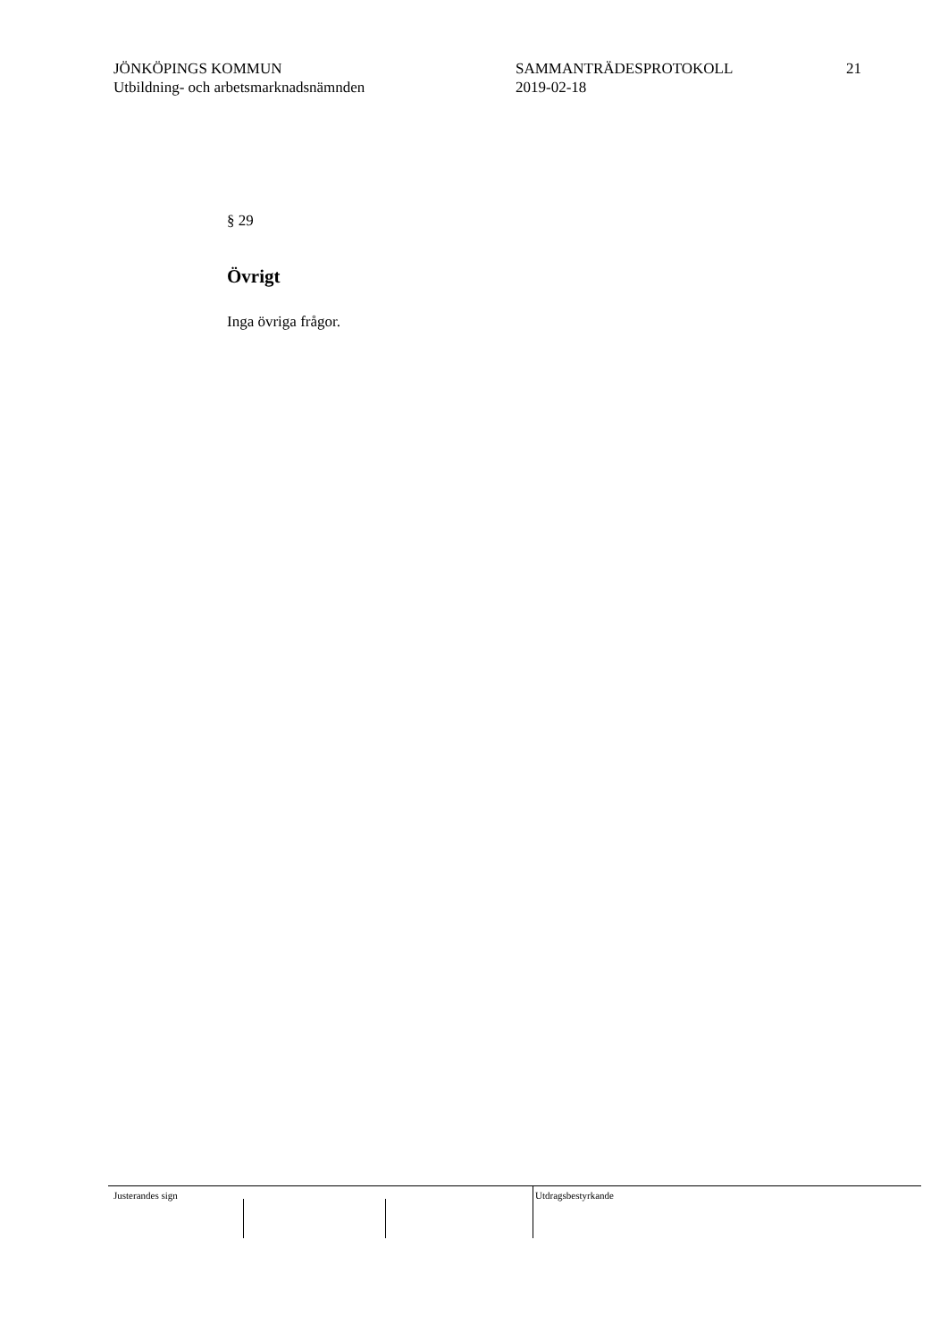JÖNKÖPINGS KOMMUN
Utbildning- och arbetsmarknadsnämnden
SAMMANTRÄDESPROTOKOLL
2019-02-18
21
§ 29
Övrigt
Inga övriga frågor.
Justerandes sign Utdragsbestyrkande